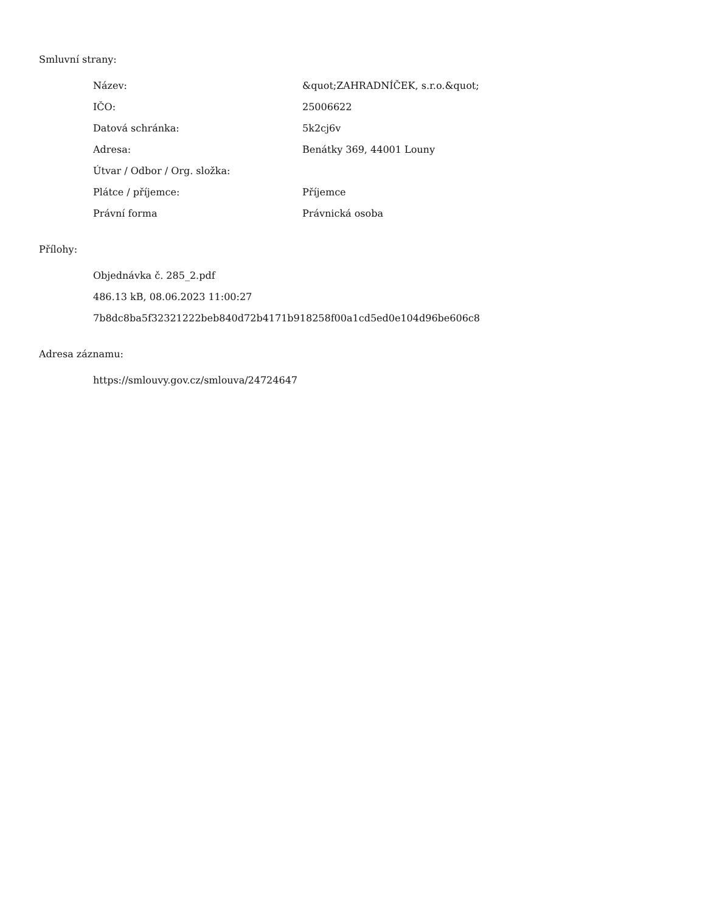Smluvní strany:
| Název: | &quot;ZAHRADNÍČEK, s.r.o.&quot; |
| IČO: | 25006622 |
| Datová schránka: | 5k2cj6v |
| Adresa: | Benátky 369, 44001 Louny |
| Útvar / Odbor / Org. složka: | |
| Plátce / příjemce: | Příjemce |
| Právní forma | Právnická osoba |
Přílohy:
Objednávka č. 285_2.pdf
486.13 kB, 08.06.2023 11:00:27
7b8dc8ba5f32321222beb840d72b4171b918258f00a1cd5ed0e104d96be606c8
Adresa záznamu:
https://smlouvy.gov.cz/smlouva/24724647